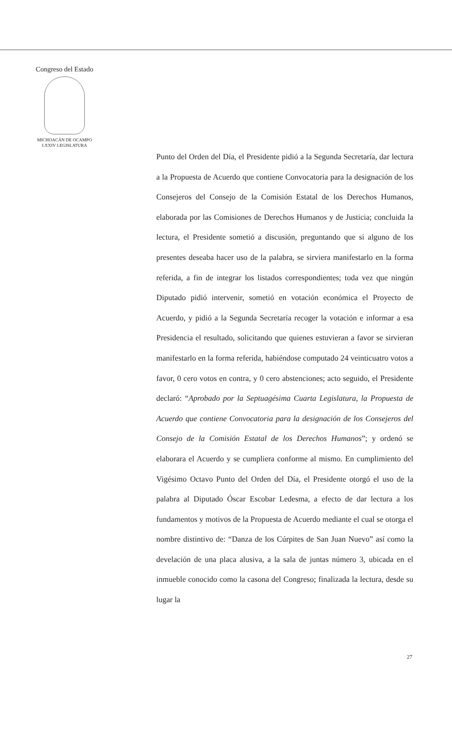Congreso del Estado
MICHOACÁN DE OCAMPO
LXXIV LEGISLATURA
Punto del Orden del Día, el Presidente pidió a la Segunda Secretaría, dar lectura a la Propuesta de Acuerdo que contiene Convocatoria para la designación de los Consejeros del Consejo de la Comisión Estatal de los Derechos Humanos, elaborada por las Comisiones de Derechos Humanos y de Justicia; concluida la lectura, el Presidente sometió a discusión, preguntando que si alguno de los presentes deseaba hacer uso de la palabra, se sirviera manifestarlo en la forma referida, a fin de integrar los listados correspondientes; toda vez que ningún Diputado pidió intervenir, sometió en votación económica el Proyecto de Acuerdo, y pidió a la Segunda Secretaría recoger la votación e informar a esa Presidencia el resultado, solicitando que quienes estuvieran a favor se sirvieran manifestarlo en la forma referida, habiéndose computado 24 veinticuatro votos a favor, 0 cero votos en contra, y 0 cero abstenciones; acto seguido, el Presidente declaró: “Aprobado por la Septuagésima Cuarta Legislatura, la Propuesta de Acuerdo que contiene Convocatoria para la designación de los Consejeros del Consejo de la Comisión Estatal de los Derechos Humanos”; y ordenó se elaborara el Acuerdo y se cumpliera conforme al mismo. En cumplimiento del Vigésimo Octavo Punto del Orden del Día, el Presidente otorgó el uso de la palabra al Diputado Óscar Escobar Ledesma, a efecto de dar lectura a los fundamentos y motivos de la Propuesta de Acuerdo mediante el cual se otorga el nombre distintivo de: “Danza de los Cúrpites de San Juan Nuevo” así como la develación de una placa alusiva, a la sala de juntas número 3, ubicada en el inmueble conocido como la casona del Congreso; finalizada la lectura, desde su lugar la
27